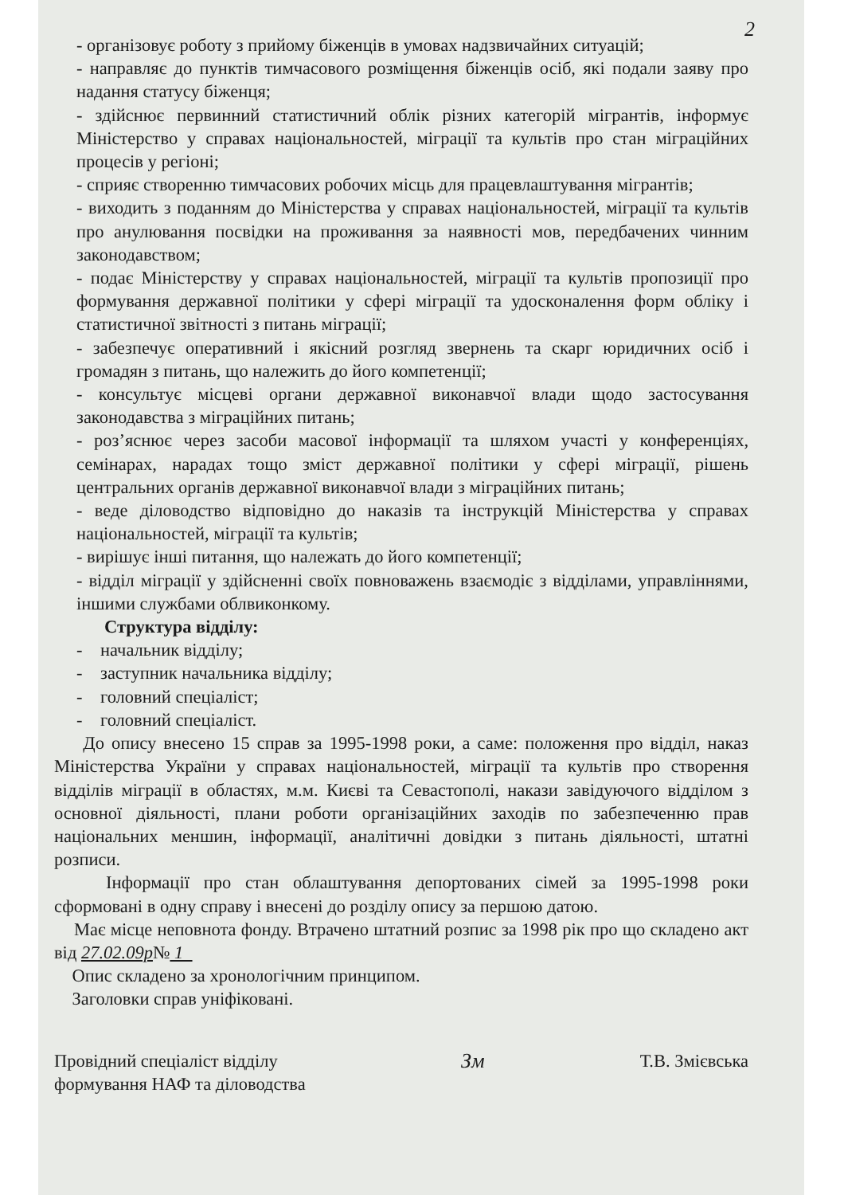2
- організовує роботу з прийому біженців в умовах надзвичайних ситуацій;
- направляє до пунктів тимчасового розміщення біженців осіб, які подали заяву про надання статусу біженця;
- здійснює первинний статистичний облік різних категорій мігрантів, інформує Міністерство у справах національностей, міграції та культів про стан міграційних процесів у регіоні;
- сприяє створенню тимчасових робочих місць для працевлаштування мігрантів;
- виходить з поданням до Міністерства у справах національностей, міграції та культів про анулювання посвідки на проживання за наявності мов, передбачених чинним законодавством;
- подає Міністерству у справах національностей, міграції та культів пропозиції про формування державної політики у сфері міграції та удосконалення форм обліку і статистичної звітності з питань міграції;
- забезпечує оперативний і якісний розгляд звернень та скарг юридичних осіб і громадян з питань, що належить до його компетенції;
- консультує місцеві органи державної виконавчої влади щодо застосування законодавства з міграційних питань;
- роз’яснює через засоби масової інформації та шляхом участі у конференціях, семінарах, нарадах тощо зміст державної політики у сфері міграції, рішень центральних органів державної виконавчої влади з міграційних питань;
- веде діловодство відповідно до наказів та інструкцій Міністерства у справах національностей, міграції та культів;
- вирішує інші питання, що належать до його компетенції;
- відділ міграції у здійсненні своїх повноважень взаємодіє з відділами, управліннями, іншими службами облвиконкому.
Структура відділу:
- начальник відділу;
- заступник начальника відділу;
- головний спеціаліст;
- головний спеціаліст.
До опису внесено 15 справ за 1995-1998 роки, а саме: положення про відділ, наказ Міністерства України у справах національностей, міграції та культів про створення відділів міграції в областях, м.м. Києві та Севастополі, накази завідуючого відділом з основної діяльності, плани роботи організаційних заходів по забезпеченню прав національних меншин, інформації, аналітичні довідки з питань діяльності, штатні розписи.
Інформації про стан облаштування депортованих сімей за 1995-1998 роки сформовані в одну справу і внесені до розділу опису за першою датою.
Має місце неповнота фонду. Втрачено штатний розпис за 1998 рік про що складено акт від 27.02.09р№ 1
Опис складено за хронологічним принципом.
Заголовки справ уніфіковані.
Провідний спеціаліст відділу
формування НАФ та діловодства
Зм
Т.В. Змієвська